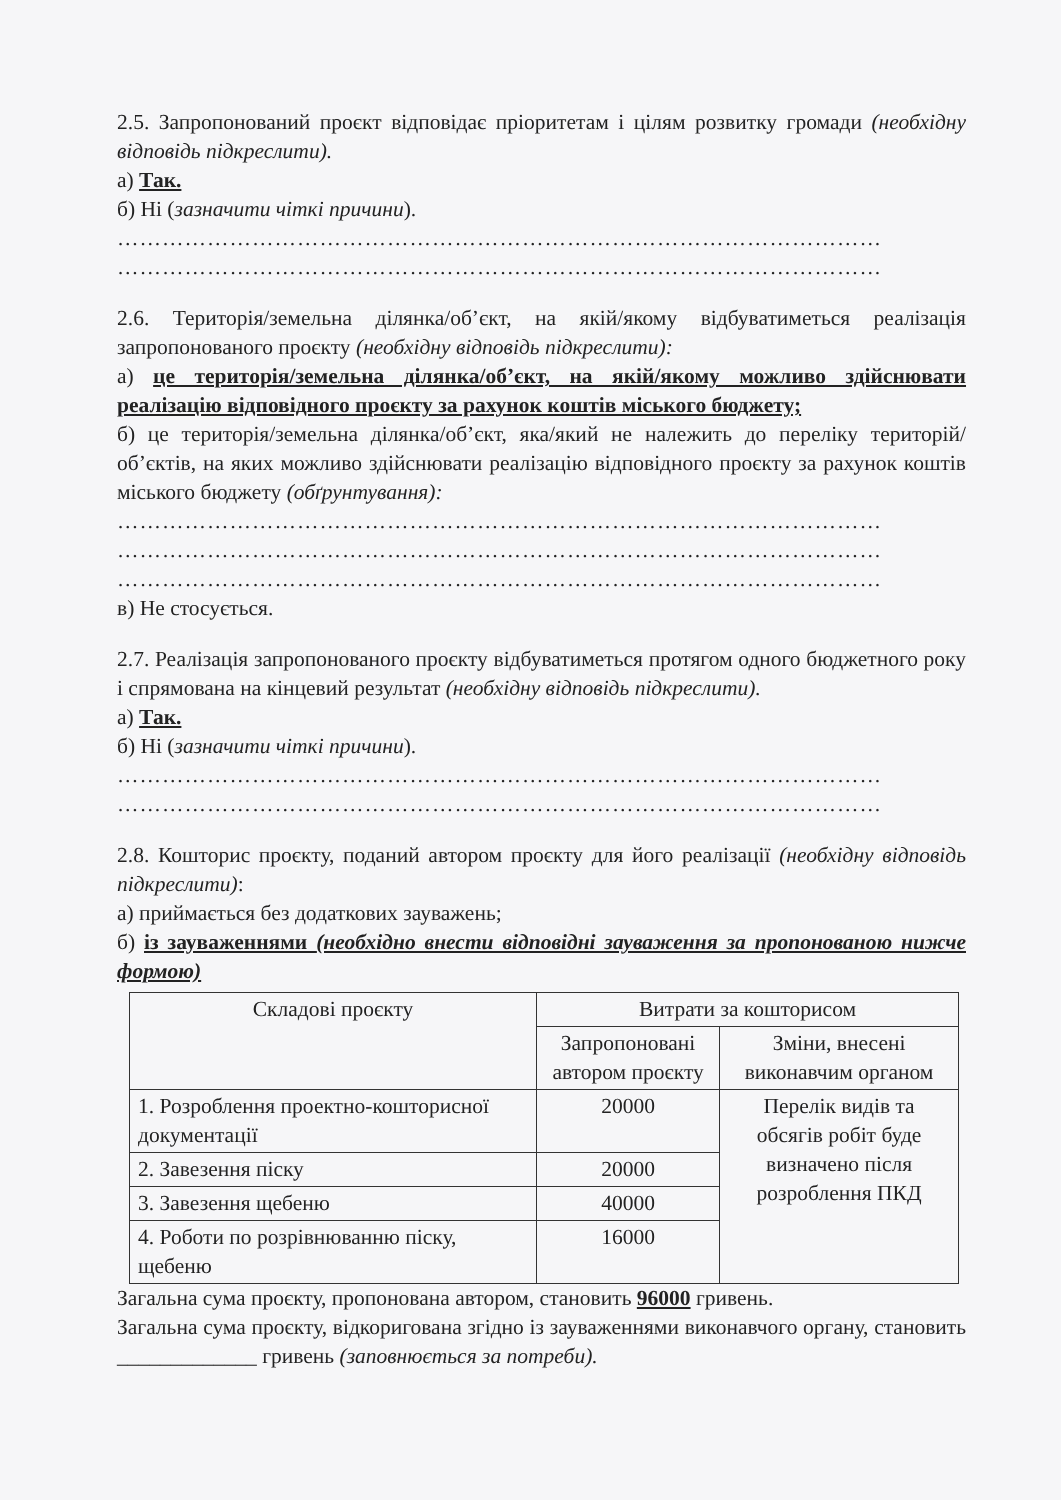2.5. Запропонований проєкт відповідає пріоритетам і цілям розвитку громади (необхідну відповідь підкреслити).
а) Так.
б) Ні (зазначити чіткі причини).
…………………………………………………………………………………………
…………………………………………………………………………………………
2.6. Територія/земельна ділянка/об’єкт, на якій/якому відбуватиметься реалізація запропонованого проєкту (необхідну відповідь підкреслити):
а) це територія/земельна ділянка/об’єкт, на якій/якому можливо здійснювати реалізацію відповідного проєкту за рахунок коштів міського бюджету;
б) це територія/земельна ділянка/об’єкт, яка/який не належить до переліку територій/об’єктів, на яких можливо здійснювати реалізацію відповідного проєкту за рахунок коштів міського бюджету (обґрунтування):
…………………………………………………………………………………………
…………………………………………………………………………………………
…………………………………………………………………………………………
в) Не стосується.
2.7. Реалізація запропонованого проєкту відбуватиметься протягом одного бюджетного року і спрямована на кінцевий результат (необхідну відповідь підкреслити).
а) Так.
б) Ні (зазначити чіткі причини).
…………………………………………………………………………………………
…………………………………………………………………………………………
2.8. Кошторис проєкту, поданий автором проєкту для його реалізації (необхідну відповідь підкреслити):
а) приймається без додаткових зауважень;
б) із зауваженнями (необхідно внести відповідні зауваження за пропонованою нижче формою)
| Складові проєкту | Витрати за кошторисом | |
| --- | --- | --- |
| | Запропоновані автором проєкту | Зміни, внесені виконавчим органом |
| 1. Розроблення проектно-кошторисної документації | 20000 | Перелік видів та обсягів робіт буде визначено після розроблення ПКД |
| 2. Завезення піску | 20000 | |
| 3. Завезення щебеню | 40000 | |
| 4. Роботи по розрівнюванню піску, щебеню | 16000 | |
Загальна сума проєкту, пропонована автором, становить 96000 гривень.
Загальна сума проєкту, відкоригована згідно із зауваженнями виконавчого органу, становить _____________ гривень (заповнюється за потреби).